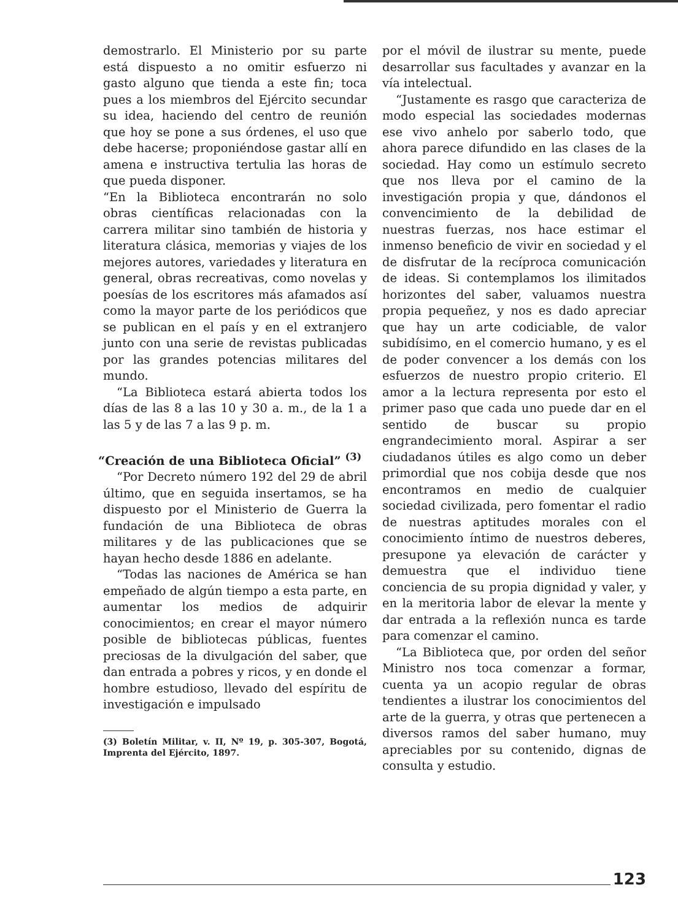demostrarlo. El Ministerio por su parte está dispuesto a no omitir esfuerzo ni gasto alguno que tienda a este fin; toca pues a los miembros del Ejército secundar su idea, haciendo del centro de reunión que hoy se pone a sus órdenes, el uso que debe hacerse; proponiéndose gastar allí en amena e instructiva tertulia las horas de que pueda disponer.
“En la Biblioteca encontrarán no solo obras científicas relacionadas con la carrera militar sino también de historia y literatura clásica, memorias y viajes de los mejores autores, variedades y literatura en general, obras recreativas, como novelas y poesías de los escritores más afamados así como la mayor parte de los periódicos que se publican en el país y en el extranjero junto con una serie de revistas publicadas por las grandes potencias militares del mundo.
“La Biblioteca estará abierta todos los días de las 8 a las 10 y 30 a. m., de la 1 a las 5 y de las 7 a las 9 p. m.
“Creación de una Biblioteca Oficial” <sup>(3)</sup>
“Por Decreto número 192 del 29 de abril último, que en seguida insertamos, se ha dispuesto por el Ministerio de Guerra la fundación de una Biblioteca de obras militares y de las publicaciones que se hayan hecho desde 1886 en adelante.
“Todas las naciones de América se han empeñado de algún tiempo a esta parte, en aumentar los medios de adquirir conocimientos; en crear el mayor número posible de bibliotecas públicas, fuentes preciosas de la divulgación del saber, que dan entrada a pobres y ricos, y en donde el hombre estudioso, llevado del espíritu de investigación e impulsado
(3) Boletín Militar, v. II, Nº 19, p. 305-307, Bogotá, Imprenta del Ejército, 1897.
por el móvil de ilustrar su mente, puede desarrollar sus facultades y avanzar en la vía intelectual.
“Justamente es rasgo que caracteriza de modo especial las sociedades modernas ese vivo anhelo por saberlo todo, que ahora parece difundido en las clases de la sociedad. Hay como un estímulo secreto que nos lleva por el camino de la investigación propia y que, dándonos el convencimiento de la debilidad de nuestras fuerzas, nos hace estimar el inmenso beneficio de vivir en sociedad y el de disfrutar de la recíproca comunicación de ideas. Si contemplamos los ilimitados horizontes del saber, valuamos nuestra propia pequeñez, y nos es dado apreciar que hay un arte codiciable, de valor subidísimo, en el comercio humano, y es el de poder convencer a los demás con los esfuerzos de nuestro propio criterio. El amor a la lectura representa por esto el primer paso que cada uno puede dar en el sentido de buscar su propio engrandecimiento moral. Aspirar a ser ciudadanos útiles es algo como un deber primordial que nos cobija desde que nos encontramos en medio de cualquier sociedad civilizada, pero fomentar el radio de nuestras aptitudes morales con el conocimiento íntimo de nuestros deberes, presupone ya elevación de carácter y demuestra que el individuo tiene conciencia de su propia dignidad y valer, y en la meritoria labor de elevar la mente y dar entrada a la reflexión nunca es tarde para comenzar el camino.
“La Biblioteca que, por orden del señor Ministro nos toca comenzar a formar, cuenta ya un acopio regular de obras tendientes a ilustrar los conocimientos del arte de la guerra, y otras que pertenecen a diversos ramos del saber humano, muy apreciables por su contenido, dignas de consulta y estudio.
123